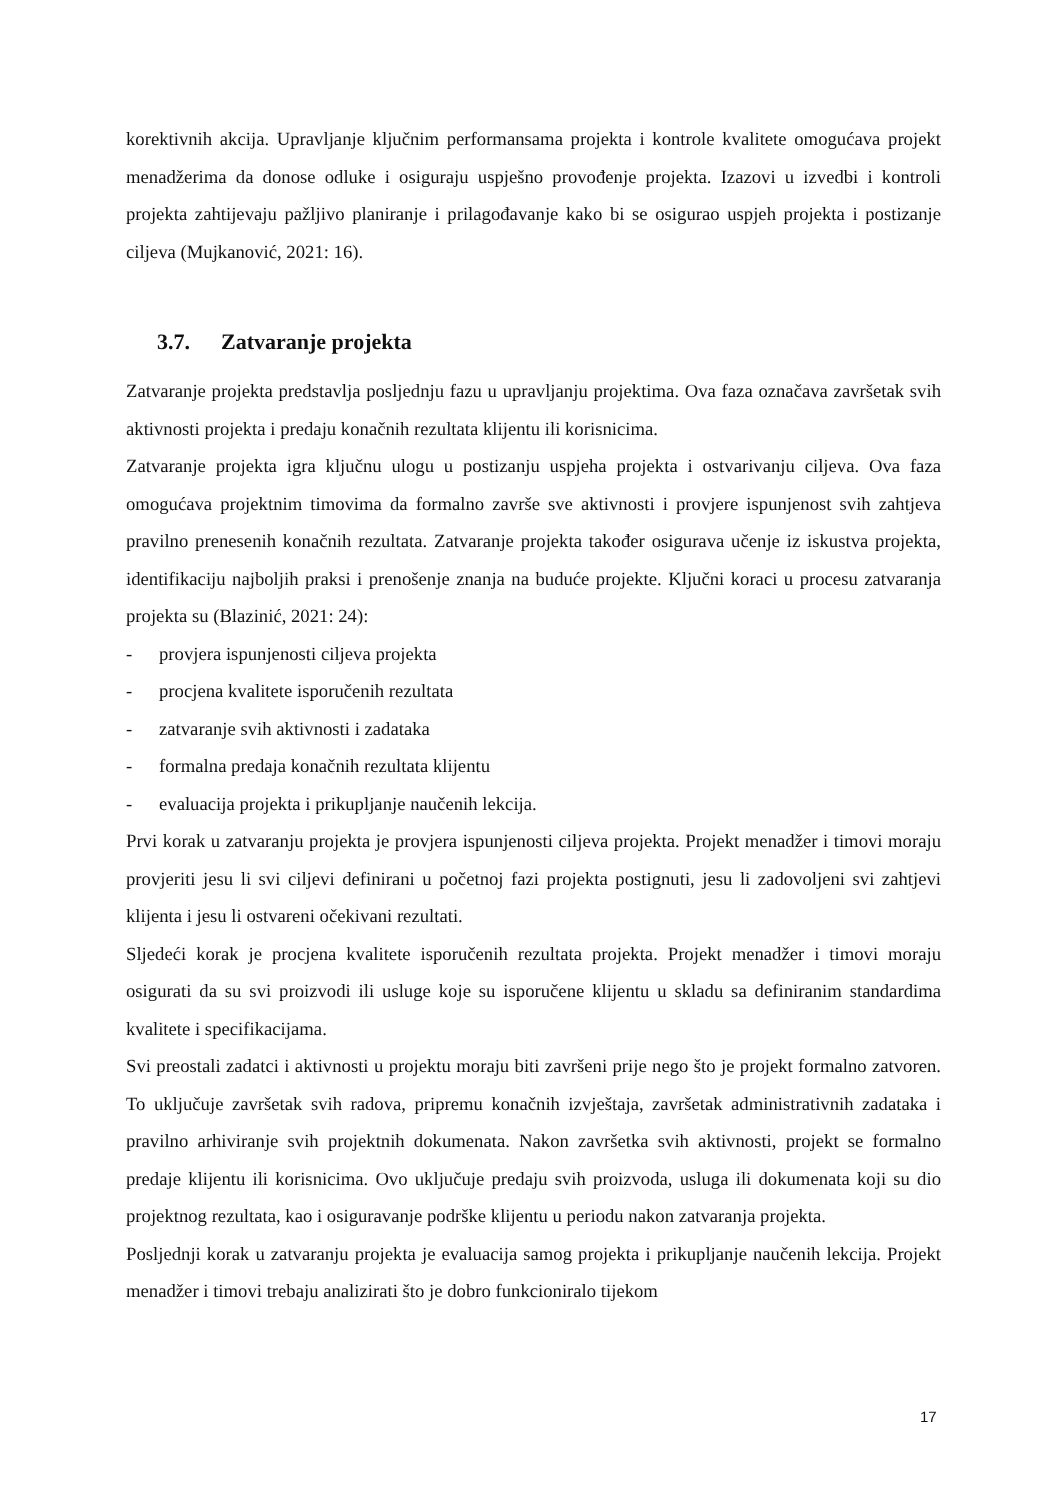korektivnih akcija. Upravljanje ključnim performansama projekta i kontrole kvalitete omogućava projekt menadžerima da donose odluke i osiguraju uspješno provođenje projekta. Izazovi u izvedbi i kontroli projekta zahtijevaju pažljivo planiranje i prilagođavanje kako bi se osigurao uspjeh projekta i postizanje ciljeva (Mujkanović, 2021: 16).
3.7. Zatvaranje projekta
Zatvaranje projekta predstavlja posljednju fazu u upravljanju projektima. Ova faza označava završetak svih aktivnosti projekta i predaju konačnih rezultata klijentu ili korisnicima.
Zatvaranje projekta igra ključnu ulogu u postizanju uspjeha projekta i ostvarivanju ciljeva. Ova faza omogućava projektnim timovima da formalno završe sve aktivnosti i provjere ispunjenost svih zahtjeva pravilno prenesenih konačnih rezultata. Zatvaranje projekta također osigurava učenje iz iskustva projekta, identifikaciju najboljih praksi i prenošenje znanja na buduće projekte. Ključni koraci u procesu zatvaranja projekta su (Blazinić, 2021: 24):
- provjera ispunjenosti ciljeva projekta
- procjena kvalitete isporučenih rezultata
- zatvaranje svih aktivnosti i zadataka
- formalna predaja konačnih rezultata klijentu
- evaluacija projekta i prikupljanje naučenih lekcija.
Prvi korak u zatvaranju projekta je provjera ispunjenosti ciljeva projekta. Projekt menadžer i timovi moraju provjeriti jesu li svi ciljevi definirani u početnoj fazi projekta postignuti, jesu li zadovoljeni svi zahtjevi klijenta i jesu li ostvareni očekivani rezultati.
Sljedeći korak je procjena kvalitete isporučenih rezultata projekta. Projekt menadžer i timovi moraju osigurati da su svi proizvodi ili usluge koje su isporučene klijentu u skladu sa definiranim standardima kvalitete i specifikacijama.
Svi preostali zadatci i aktivnosti u projektu moraju biti završeni prije nego što je projekt formalno zatvoren. To uključuje završetak svih radova, pripremu konačnih izvještaja, završetak administrativnih zadataka i pravilno arhiviranje svih projektnih dokumenata. Nakon završetka svih aktivnosti, projekt se formalno predaje klijentu ili korisnicima. Ovo uključuje predaju svih proizvoda, usluga ili dokumenata koji su dio projektnog rezultata, kao i osiguravanje podrške klijentu u periodu nakon zatvaranja projekta.
Posljednji korak u zatvaranju projekta je evaluacija samog projekta i prikupljanje naučenih lekcija. Projekt menadžer i timovi trebaju analizirati što je dobro funkcioniralo tijekom
17